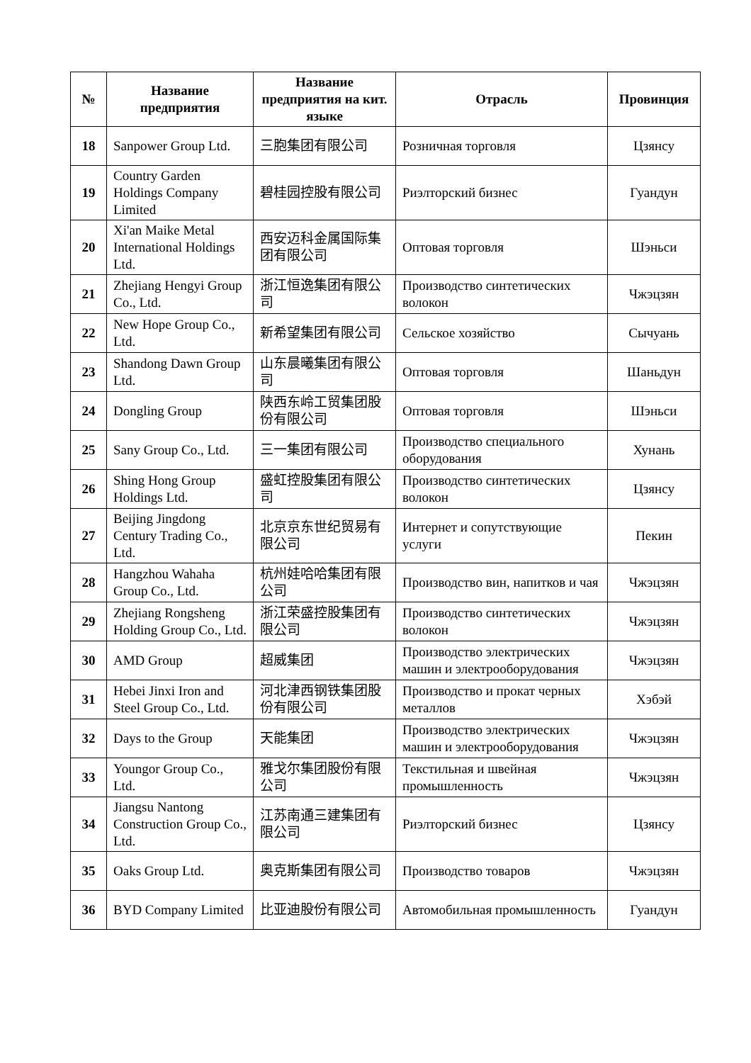| № | Название предприятия | Название предприятия на кит. языке | Отрасль | Провинция |
| --- | --- | --- | --- | --- |
| 18 | Sanpower Group Ltd. | 三胞集团有限公司 | Розничная торговля | Цзянсу |
| 19 | Country Garden Holdings Company Limited | 碧桂园控股有限公司 | Риэлторский бизнес | Гуандун |
| 20 | Xi'an Maike Metal International Holdings Ltd. | 西安迈科金属国际集团有限公司 | Оптовая торговля | Шэньси |
| 21 | Zhejiang Hengyi Group Co., Ltd. | 浙江恒逸集团有限公司 | Производство синтетических волокон | Чжэцзян |
| 22 | New Hope Group Co., Ltd. | 新希望集团有限公司 | Сельское хозяйство | Сычуань |
| 23 | Shandong Dawn Group Ltd. | 山东晨曦集团有限公司 | Оптовая торговля | Шаньдун |
| 24 | Dongling Group | 陕西东岭工贸集团股份有限公司 | Оптовая торговля | Шэньси |
| 25 | Sany Group Co., Ltd. | 三一集团有限公司 | Производство специального оборудования | Хунань |
| 26 | Shing Hong Group Holdings Ltd. | 盛虹控股集团有限公司 | Производство синтетических волокон | Цзянсу |
| 27 | Beijing Jingdong Century Trading Co., Ltd. | 北京京东世纪贸易有限公司 | Интернет и сопутствующие услуги | Пекин |
| 28 | Hangzhou Wahaha Group Co., Ltd. | 杭州娃哈哈集团有限公司 | Производство вин, напитков и чая | Чжэцзян |
| 29 | Zhejiang Rongsheng Holding Group Co., Ltd. | 浙江荣盛控股集团有限公司 | Производство синтетических волокон | Чжэцзян |
| 30 | AMD Group | 超威集团 | Производство электрических машин и электрооборудования | Чжэцзян |
| 31 | Hebei Jinxi Iron and Steel Group Co., Ltd. | 河北津西钢铁集团股份有限公司 | Производство и прокат черных металлов | Хэбэй |
| 32 | Days to the Group | 天能集团 | Производство электрических машин и электрооборудования | Чжэцзян |
| 33 | Youngor Group Co., Ltd. | 雅戈尔集团股份有限公司 | Текстильная и швейная промышленность | Чжэцзян |
| 34 | Jiangsu Nantong Construction Group Co., Ltd. | 江苏南通三建集团有限公司 | Риэлторский бизнес | Цзянсу |
| 35 | Oaks Group Ltd. | 奥克斯集团有限公司 | Производство товаров | Чжэцзян |
| 36 | BYD Company Limited | 比亚迪股份有限公司 | Автомобильная промышленность | Гуандун |